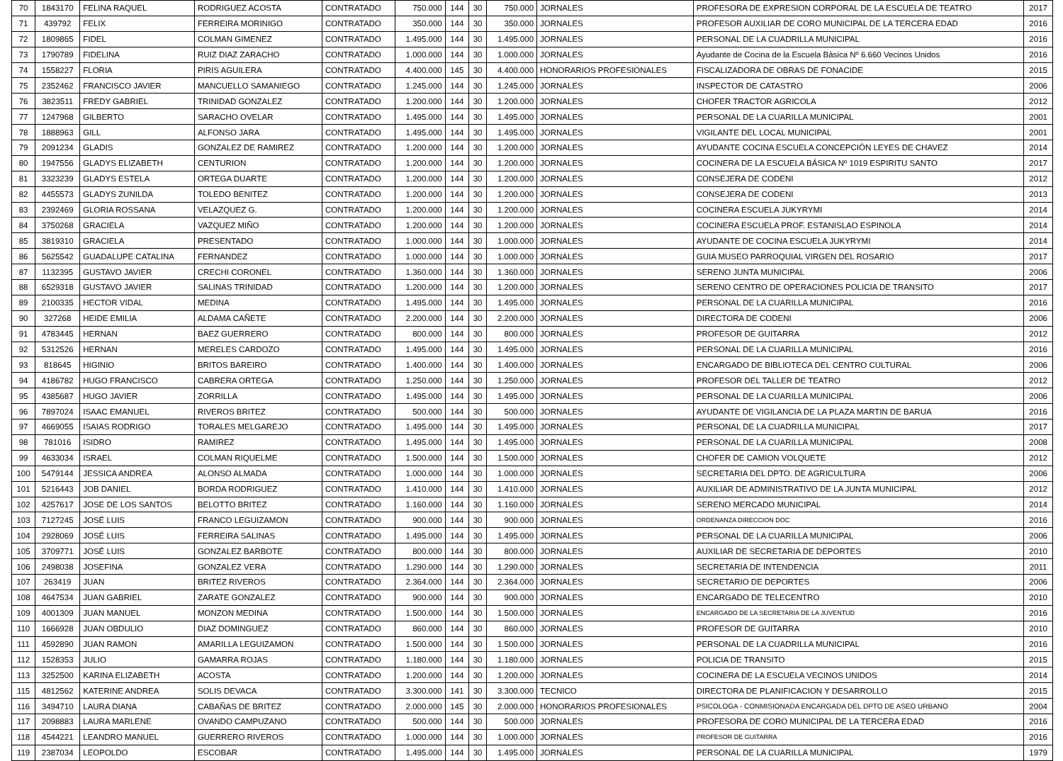| 70 | 1843170 | FELINA RAQUEL | RODRIGUEZ ACOSTA | CONTRATADO | 750.000 | 144 | 30 | 750.000 | JORNALES | PROFESORA DE EXPRESION CORPORAL DE LA ESCUELA DE TEATRO | 2017 |
| 71 | 439792 | FELIX | FERREIRA MORINIGO | CONTRATADO | 350.000 | 144 | 30 | 350.000 | JORNALES | PROFESOR AUXILIAR DE CORO MUNICIPAL DE LA TERCERA EDAD | 2016 |
| 72 | 1809865 | FIDEL | COLMAN GIMENEZ | CONTRATADO | 1.495.000 | 144 | 30 | 1.495.000 | JORNALES | PERSONAL DE LA CUADRILLA MUNICIPAL | 2016 |
| 73 | 1790789 | FIDELINA | RUIZ DIAZ ZARACHO | CONTRATADO | 1.000.000 | 144 | 30 | 1.000.000 | JORNALES | Ayudante de Cocina de la Escuela Bàsica Nº 6.660 Vecinos Unidos | 2016 |
| 74 | 1558227 | FLORIA | PIRIS AGUILERA | CONTRATADO | 4.400.000 | 145 | 30 | 4.400.000 | HONORARIOS PROFESIONALES | FISCALIZADORA DE OBRAS DE FONACIDE | 2015 |
| 75 | 2352462 | FRANCISCO JAVIER | MANCUELLO SAMANIEGO | CONTRATADO | 1.245.000 | 144 | 30 | 1.245.000 | JORNALES | INSPECTOR DE CATASTRO | 2006 |
| 76 | 3823511 | FREDY GABRIEL | TRINIDAD GONZALEZ | CONTRATADO | 1.200.000 | 144 | 30 | 1.200.000 | JORNALES | CHOFER TRACTOR AGRICOLA | 2012 |
| 77 | 1247968 | GILBERTO | SARACHO OVELAR | CONTRATADO | 1.495.000 | 144 | 30 | 1.495.000 | JORNALES | PERSONAL DE LA CUARILLA MUNICIPAL | 2001 |
| 78 | 1888963 | GILL | ALFONSO JARA | CONTRATADO | 1.495.000 | 144 | 30 | 1.495.000 | JORNALES | VIGILANTE DEL LOCAL MUNICIPAL | 2001 |
| 79 | 2091234 | GLADIS | GONZALEZ DE RAMIREZ | CONTRATADO | 1.200.000 | 144 | 30 | 1.200.000 | JORNALES | AYUDANTE COCINA ESCUELA CONCEPCIÓN LEYES DE CHAVEZ | 2014 |
| 80 | 1947556 | GLADYS ELIZABETH | CENTURION | CONTRATADO | 1.200.000 | 144 | 30 | 1.200.000 | JORNALES | COCINERA DE LA ESCUELA BÁSICA Nº 1019 ESPIRITU SANTO | 2017 |
| 81 | 3323239 | GLADYS ESTELA | ORTEGA DUARTE | CONTRATADO | 1.200.000 | 144 | 30 | 1.200.000 | JORNALES | CONSEJERA DE CODENI | 2012 |
| 82 | 4455573 | GLADYS ZUNILDA | TOLEDO BENITEZ | CONTRATADO | 1.200.000 | 144 | 30 | 1.200.000 | JORNALES | CONSEJERA DE CODENI | 2013 |
| 83 | 2392469 | GLORIA ROSSANA | VELAZQUEZ G. | CONTRATADO | 1.200.000 | 144 | 30 | 1.200.000 | JORNALES | COCINERA ESCUELA JUKYRYMI | 2014 |
| 84 | 3750268 | GRACIELA | VAZQUEZ MIÑO | CONTRATADO | 1.200.000 | 144 | 30 | 1.200.000 | JORNALES | COCINERA ESCUELA PROF. ESTANISLAO ESPINOLA | 2014 |
| 85 | 3819310 | GRACIELA | PRESENTADO | CONTRATADO | 1.000.000 | 144 | 30 | 1.000.000 | JORNALES | AYUDANTE DE COCINA ESCUELA JUKYRYMI | 2014 |
| 86 | 5625542 | GUADALUPE CATALINA | FERNANDEZ | CONTRATADO | 1.000.000 | 144 | 30 | 1.000.000 | JORNALES | GUIA MUSEO PARROQUIAL VIRGEN DEL ROSARIO | 2017 |
| 87 | 1132395 | GUSTAVO JAVIER | CRECHI CORONEL | CONTRATADO | 1.360.000 | 144 | 30 | 1.360.000 | JORNALES | SERENO JUNTA MUNICIPAL | 2006 |
| 88 | 6529318 | GUSTAVO JAVIER | SALINAS TRINIDAD | CONTRATADO | 1.200.000 | 144 | 30 | 1.200.000 | JORNALES | SERENO CENTRO DE OPERACIONES POLICIA DE TRANSITO | 2017 |
| 89 | 2100335 | HECTOR VIDAL | MEDINA | CONTRATADO | 1.495.000 | 144 | 30 | 1.495.000 | JORNALES | PERSONAL DE LA CUARILLA MUNICIPAL | 2016 |
| 90 | 327268 | HEIDE EMILIA | ALDAMA CAÑETE | CONTRATADO | 2.200.000 | 144 | 30 | 2.200.000 | JORNALES | DIRECTORA DE CODENI | 2006 |
| 91 | 4783445 | HERNAN | BAEZ GUERRERO | CONTRATADO | 800.000 | 144 | 30 | 800.000 | JORNALES | PROFESOR DE GUITARRA | 2012 |
| 92 | 5312526 | HERNAN | MERELES CARDOZO | CONTRATADO | 1.495.000 | 144 | 30 | 1.495.000 | JORNALES | PERSONAL DE LA CUARILLA MUNICIPAL | 2016 |
| 93 | 818645 | HIGINIO | BRITOS BAREIRO | CONTRATADO | 1.400.000 | 144 | 30 | 1.400.000 | JORNALES | ENCARGADO DE BIBLIOTECA DEL CENTRO CULTURAL | 2006 |
| 94 | 4186782 | HUGO FRANCISCO | CABRERA ORTEGA | CONTRATADO | 1.250.000 | 144 | 30 | 1.250.000 | JORNALES | PROFESOR DEL TALLER DE TEATRO | 2012 |
| 95 | 4385687 | HUGO JAVIER | ZORRILLA | CONTRATADO | 1.495.000 | 144 | 30 | 1.495.000 | JORNALES | PERSONAL DE LA CUARILLA MUNICIPAL | 2006 |
| 96 | 7897024 | ISAAC EMANUEL | RIVEROS BRITEZ | CONTRATADO | 500.000 | 144 | 30 | 500.000 | JORNALES | AYUDANTE DE VIGILANCIA DE LA PLAZA MARTIN DE BARUA | 2016 |
| 97 | 4669055 | ISAIAS RODRIGO | TORALES MELGAREJO | CONTRATADO | 1.495.000 | 144 | 30 | 1.495.000 | JORNALES | PERSONAL DE LA CUADRILLA MUNICIPAL | 2017 |
| 98 | 781016 | ISIDRO | RAMIREZ | CONTRATADO | 1.495.000 | 144 | 30 | 1.495.000 | JORNALES | PERSONAL DE LA CUARILLA MUNICIPAL | 2008 |
| 99 | 4633034 | ISRAEL | COLMAN RIQUELME | CONTRATADO | 1.500.000 | 144 | 30 | 1.500.000 | JORNALES | CHOFER DE CAMION VOLQUETE | 2012 |
| 100 | 5479144 | JESSICA ANDREA | ALONSO ALMADA | CONTRATADO | 1.000.000 | 144 | 30 | 1.000.000 | JORNALES | SECRETARIA DEL DPTO. DE AGRICULTURA | 2006 |
| 101 | 5216443 | JOB DANIEL | BORDA RODRIGUEZ | CONTRATADO | 1.410.000 | 144 | 30 | 1.410.000 | JORNALES | AUXILIAR DE ADMINISTRATIVO DE LA JUNTA MUNICIPAL | 2012 |
| 102 | 4257617 | JOSE DE LOS SANTOS | BELOTTO BRITEZ | CONTRATADO | 1.160.000 | 144 | 30 | 1.160.000 | JORNALES | SERENO MERCADO MUNICIPAL | 2014 |
| 103 | 7127245 | JOSÉ LUIS | FRANCO LEGUIZAMON | CONTRATADO | 900.000 | 144 | 30 | 900.000 | JORNALES | ORDENANZA DIRECCION DOC | 2016 |
| 104 | 2928069 | JOSÉ LUIS | FERREIRA SALINAS | CONTRATADO | 1.495.000 | 144 | 30 | 1.495.000 | JORNALES | PERSONAL DE LA CUARILLA MUNICIPAL | 2006 |
| 105 | 3709771 | JOSÉ LUIS | GONZALEZ BARBOTE | CONTRATADO | 800.000 | 144 | 30 | 800.000 | JORNALES | AUXILIAR DE SECRETARIA DE DEPORTES | 2010 |
| 106 | 2498038 | JOSEFINA | GONZALEZ VERA | CONTRATADO | 1.290.000 | 144 | 30 | 1.290.000 | JORNALES | SECRETARIA DE INTENDENCIA | 2011 |
| 107 | 263419 | JUAN | BRITEZ RIVEROS | CONTRATADO | 2.364.000 | 144 | 30 | 2.364.000 | JORNALES | SECRETARIO DE DEPORTES | 2006 |
| 108 | 4647534 | JUAN GABRIEL | ZARATE GONZALEZ | CONTRATADO | 900.000 | 144 | 30 | 900.000 | JORNALES | ENCARGADO DE TELECENTRO | 2010 |
| 109 | 4001309 | JUAN MANUEL | MONZON MEDINA | CONTRATADO | 1.500.000 | 144 | 30 | 1.500.000 | JORNALES | ENCARGADO DE LA SECRETARIA DE LA JUVENTUD | 2016 |
| 110 | 1666928 | JUAN OBDULIO | DIAZ DOMINGUEZ | CONTRATADO | 860.000 | 144 | 30 | 860.000 | JORNALES | PROFESOR DE GUITARRA | 2010 |
| 111 | 4592890 | JUAN RAMON | AMARILLA LEGUIZAMON | CONTRATADO | 1.500.000 | 144 | 30 | 1.500.000 | JORNALES | PERSONAL DE LA CUADRILLA MUNICIPAL | 2016 |
| 112 | 1528353 | JULIO | GAMARRA ROJAS | CONTRATADO | 1.180.000 | 144 | 30 | 1.180.000 | JORNALES | POLICIA DE TRANSITO | 2015 |
| 113 | 3252500 | KARINA ELIZABETH | ACOSTA | CONTRATADO | 1.200.000 | 144 | 30 | 1.200.000 | JORNALES | COCINERA DE LA ESCUELA VECINOS UNIDOS | 2014 |
| 115 | 4812562 | KATERINE ANDREA | SOLIS DEVACA | CONTRATADO | 3.300.000 | 141 | 30 | 3.300.000 | TECNICO | DIRECTORA DE PLANIFICACION Y DESARROLLO | 2015 |
| 116 | 3494710 | LAURA DIANA | CABAÑAS DE BRITEZ | CONTRATADO | 2.000.000 | 145 | 30 | 2.000.000 | HONORARIOS PROFESIONALES | PSICOLOGA - CONMISIONADA ENCARGADA DEL DPTO DE ASEO URBANO | 2004 |
| 117 | 2098883 | LAURA MARLENE | OVANDO CAMPUZANO | CONTRATADO | 500.000 | 144 | 30 | 500.000 | JORNALES | PROFESORA DE CORO MUNICIPAL DE LA TERCERA EDAD | 2016 |
| 118 | 4544221 | LEANDRO MANUEL | GUERRERO RIVEROS | CONTRATADO | 1.000.000 | 144 | 30 | 1.000.000 | JORNALES | PROFESOR DE GUITARRA | 2016 |
| 119 | 2387034 | LEOPOLDO | ESCOBAR | CONTRATADO | 1.495.000 | 144 | 30 | 1.495.000 | JORNALES | PERSONAL DE LA CUARILLA MUNICIPAL | 1979 |